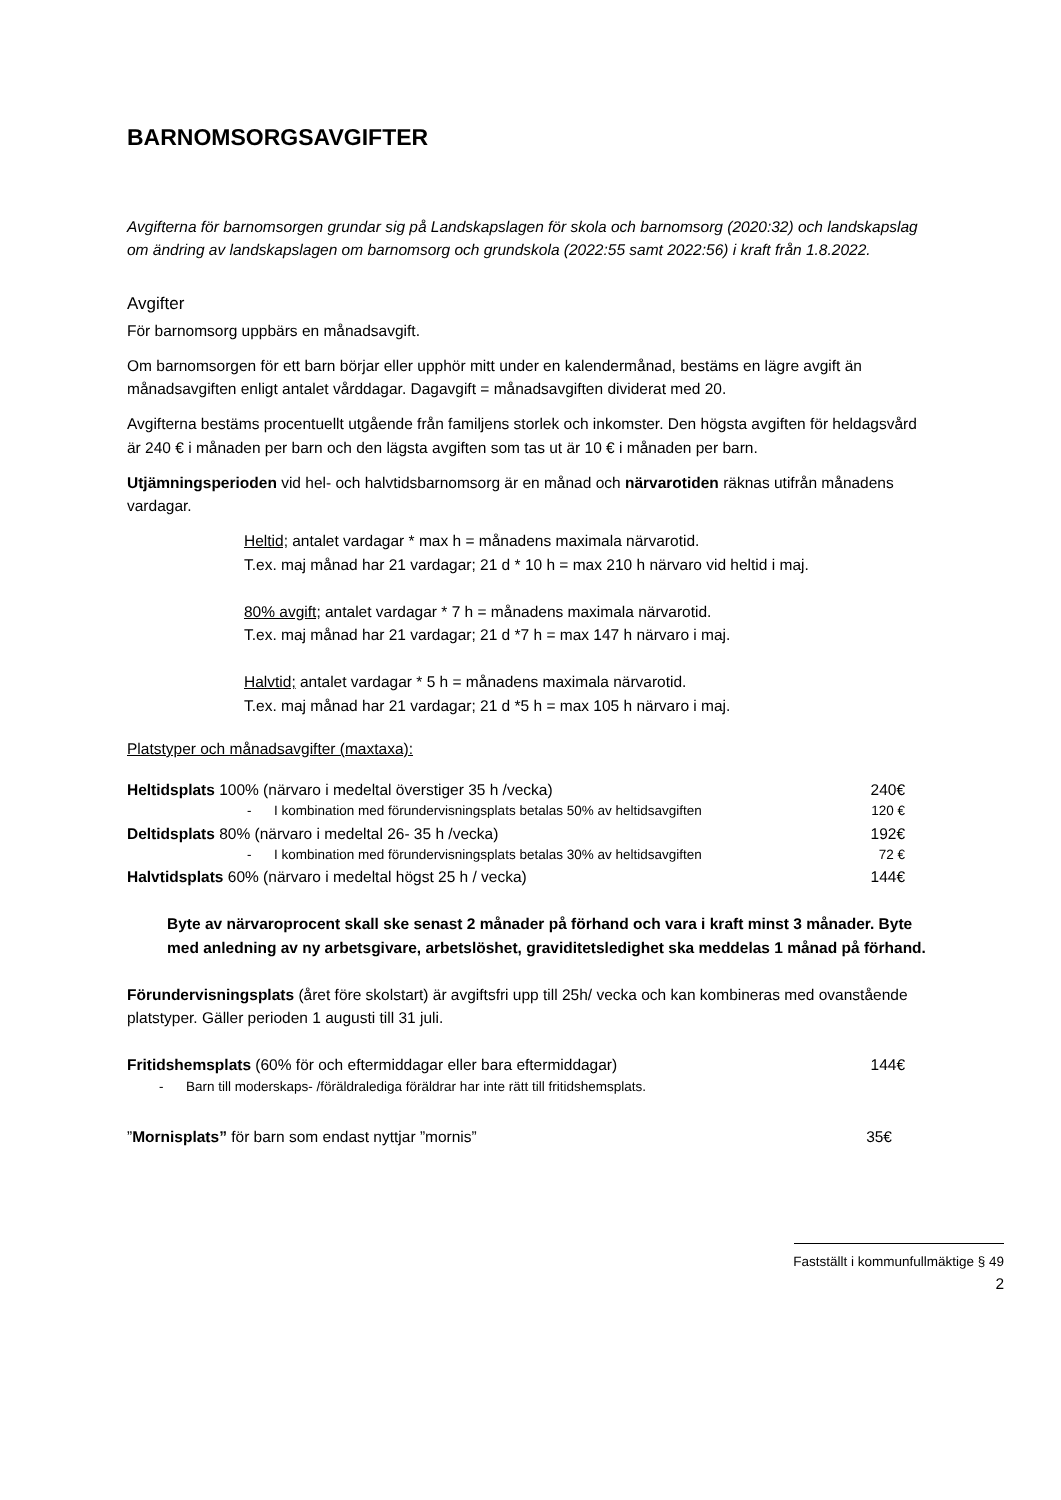BARNOMSORGSAVGIFTER
Avgifterna för barnomsorgen grundar sig på Landskapslagen för skola och barnomsorg (2020:32) och landskapslag om ändring av landskapslagen om barnomsorg och grundskola (2022:55 samt 2022:56) i kraft från 1.8.2022.
Avgifter
För barnomsorg uppbärs en månadsavgift.
Om barnomsorgen för ett barn börjar eller upphör mitt under en kalendermånad, bestäms en lägre avgift än månadsavgiften enligt antalet vårddagar. Dagavgift = månadsavgiften dividerat med 20.
Avgifterna bestäms procentuellt utgående från familjens storlek och inkomster. Den högsta avgiften för heldagsvård är 240 € i månaden per barn och den lägsta avgiften som tas ut är 10 € i månaden per barn.
Utjämningsperioden vid hel- och halvtidsbarnomsorg är en månad och närvarotiden räknas utifrån månadens vardagar.
Heltid; antalet vardagar * max h = månadens maximala närvarotid.
T.ex. maj månad har 21 vardagar; 21 d * 10 h = max 210 h närvaro vid heltid i maj.
80% avgift; antalet vardagar * 7 h = månadens maximala närvarotid.
T.ex. maj månad har 21 vardagar; 21 d *7 h = max 147 h närvaro i maj.
Halvtid; antalet vardagar * 5 h = månadens maximala närvarotid.
T.ex. maj månad har 21 vardagar; 21 d *5 h = max 105 h närvaro i maj.
Platstyper och månadsavgifter (maxtaxa):
| Heltidsplats 100% (närvaro i medeltal överstiger 35 h /vecka) | 240€ |
| - I kombination med förundervisningsplats betalas 50% av heltidsavgiften | 120 € |
| Deltidsplats 80% (närvaro i medeltal 26- 35 h /vecka) | 192€ |
| - I kombination med förundervisningsplats betalas 30% av heltidsavgiften | 72 € |
| Halvtidsplats 60% (närvaro i medeltal högst 25 h / vecka) | 144€ |
Byte av närvaroprocent skall ske senast 2 månader på förhand och vara i kraft minst 3 månader. Byte med anledning av ny arbetsgivare, arbetslöshet, graviditetsledighet ska meddelas 1 månad på förhand.
Förundervisningsplats (året före skolstart) är avgiftsfri upp till 25h/ vecka och kan kombineras med ovanstående platstyper. Gäller perioden 1 augusti till 31 juli.
| Fritidshemsplats (60% för och eftermiddagar eller bara eftermiddagar) | 144€ |
| - Barn till moderskaps- /föräldralediga föräldrar har inte rätt till fritidshemsplats. | |
| ” Mornisplats” för barn som endast nyttjar ”mornis” | 35€ |
Fastställt i kommunfullmäktige § 49
2